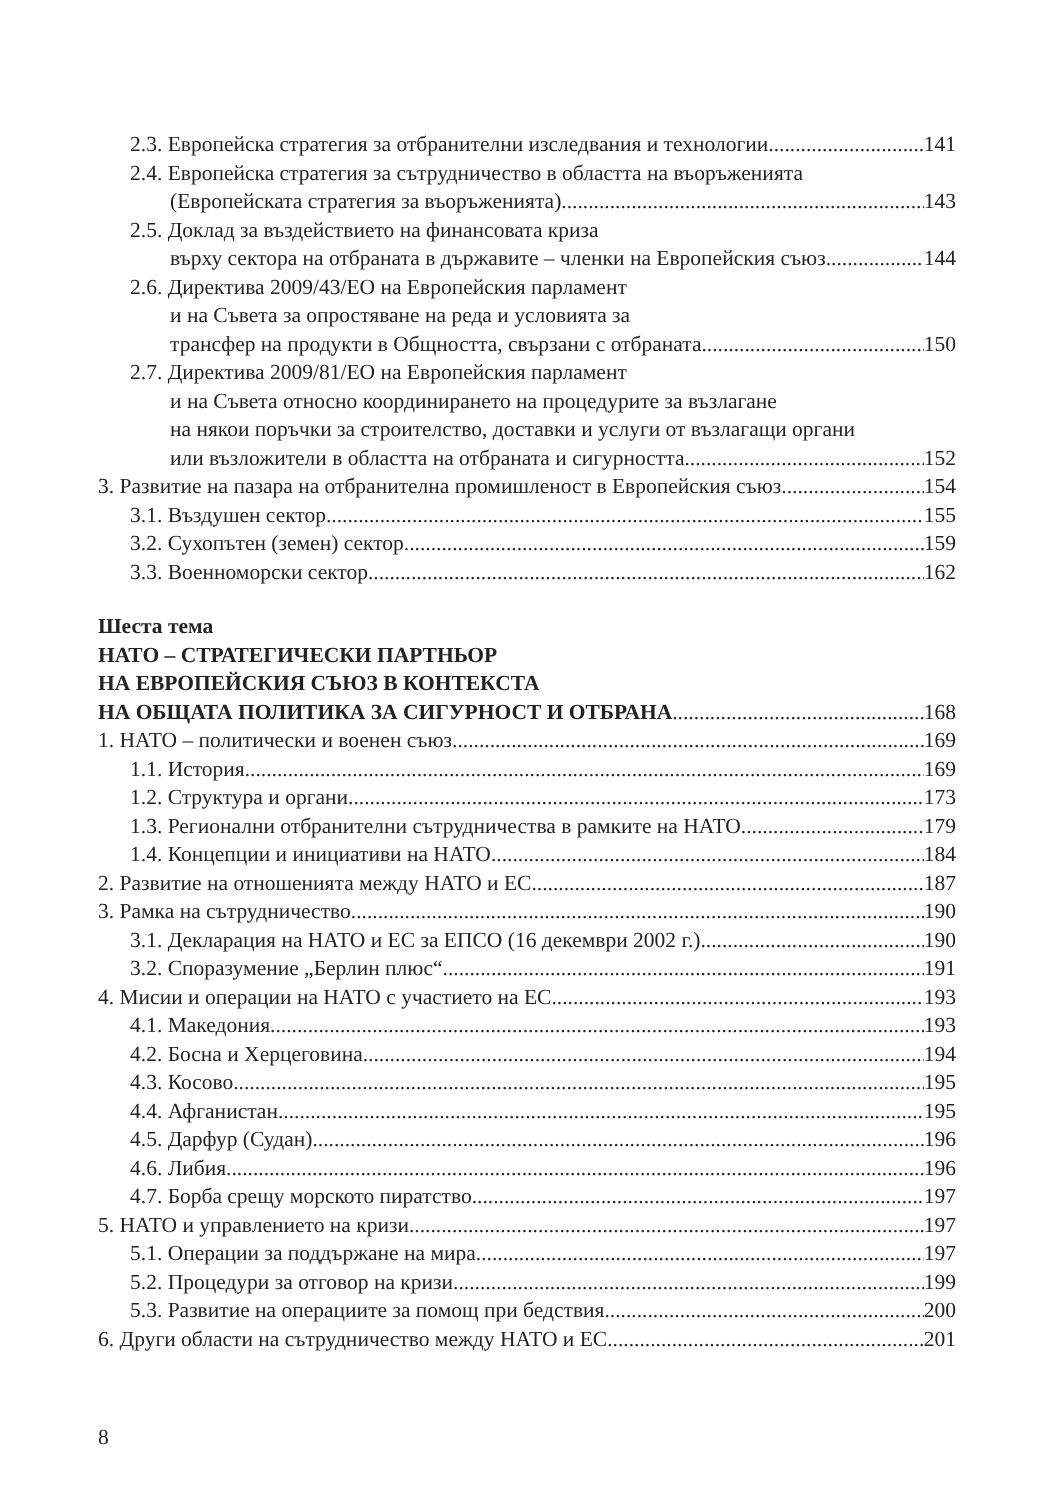2.3. Европейска стратегия за отбранителни изследвания и технологии 141
2.4. Европейска стратегия за сътрудничество в областта на въоръженията
(Европейската стратегия за въоръженията) 143
2.5. Доклад за въздействието на финансовата криза
върху сектора на отбраната в държавите – членки на Европейския съюз 144
2.6. Директива 2009/43/ЕО на Европейския парламент
и на Съвета за опростяване на реда и условията за
трансфер на продукти в Общността, свързани с отбраната 150
2.7. Директива 2009/81/ЕО на Европейския парламент
и на Съвета относно координирането на процедурите за възлагане
на някои поръчки за строителство, доставки и услуги от възлагащи органи
или възложители в областта на отбраната и сигурността 152
3. Развитие на пазара на отбранителна промишленост в Европейския съюз 154
3.1. Въздушен сектор 155
3.2. Сухопътен (земен) сектор 159
3.3. Военноморски сектор 162
Шеста тема
НАТО – СТРАТЕГИЧЕСКИ ПАРТНЬОР
НА ЕВРОПЕЙСКИЯ СЪЮЗ В КОНТЕКСТА
НА ОБЩАТА ПОЛИТИКА ЗА СИГУРНОСТ И ОТБРАНА 168
1. НАТО – политически и военен съюз 169
1.1. История 169
1.2. Структура и органи 173
1.3. Регионални отбранителни сътрудничества в рамките на НАТО 179
1.4. Концепции и инициативи на НАТО 184
2. Развитие на отношенията между НАТО и ЕС 187
3. Рамка на сътрудничество 190
3.1. Декларация на НАТО и ЕС за ЕПСО (16 декември 2002 г.) 190
3.2. Споразумение „Берлин плюс“ 191
4. Мисии и операции на НАТО с участието на ЕС 193
4.1. Македония 193
4.2. Босна и Херцеговина 194
4.3. Косово 195
4.4. Афганистан 195
4.5. Дарфур (Судан) 196
4.6. Либия 196
4.7. Борба срещу морското пиратство 197
5. НАТО и управлението на кризи 197
5.1. Операции за поддържане на мира 197
5.2. Процедури за отговор на кризи 199
5.3. Развитие на операциите за помощ при бедствия 200
6. Други области на сътрудничество между НАТО и ЕС 201
8